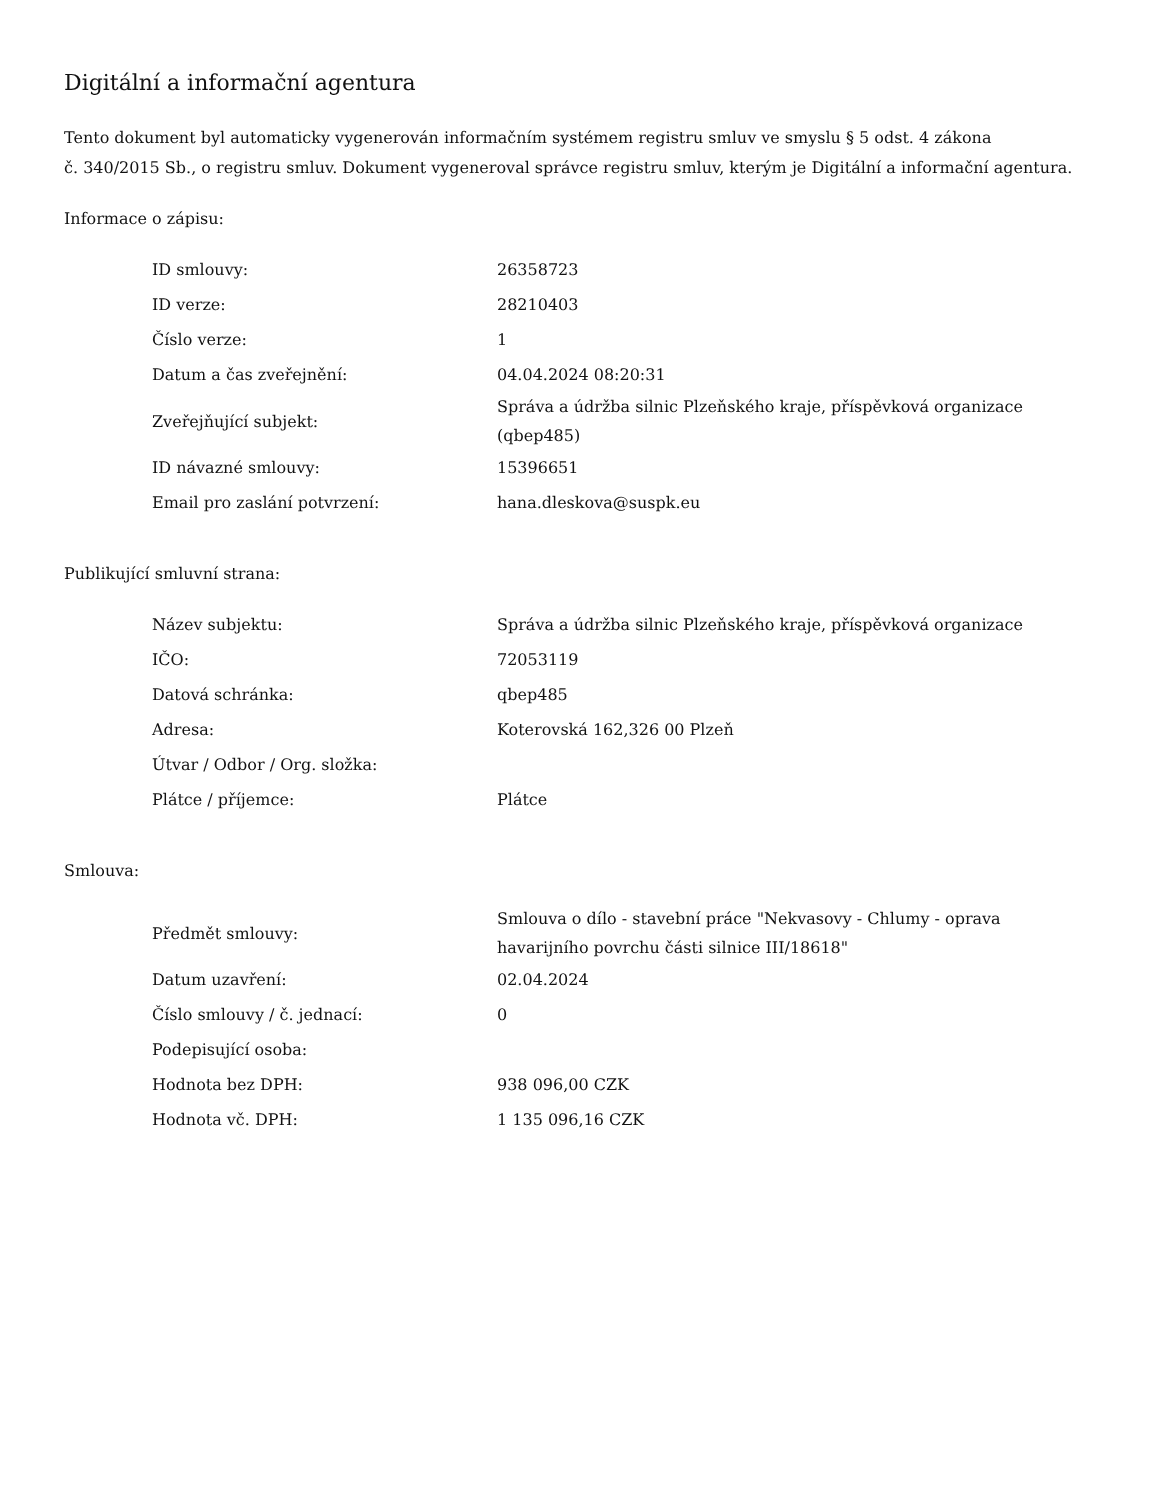Digitální a informační agentura
Tento dokument byl automaticky vygenerován informačním systémem registru smluv ve smyslu § 5 odst. 4 zákona
č. 340/2015 Sb., o registru smluv. Dokument vygeneroval správce registru smluv, kterým je Digitální a informační agentura.
Informace o zápisu:
| ID smlouvy: | 26358723 |
| ID verze: | 28210403 |
| Číslo verze: | 1 |
| Datum a čas zveřejnění: | 04.04.2024 08:20:31 |
| Zveřejňující subjekt: | Správa a údržba silnic Plzeňského kraje, příspěvková organizace (qbep485) |
| ID návazné smlouvy: | 15396651 |
| Email pro zaslání potvrzení: | hana.dleskova@suspk.eu |
Publikující smluvní strana:
| Název subjektu: | Správa a údržba silnic Plzeňského kraje, příspěvková organizace |
| IČO: | 72053119 |
| Datová schránka: | qbep485 |
| Adresa: | Koterovská 162,326 00 Plzeň |
| Útvar / Odbor / Org. složka: | |
| Plátce / příjemce: | Plátce |
Smlouva:
| Předmět smlouvy: | Smlouva o dílo - stavební práce "Nekvasovy - Chlumy - oprava havarijního povrchu části silnice III/18618" |
| Datum uzavření: | 02.04.2024 |
| Číslo smlouvy / č. jednací: | 0 |
| Podepisující osoba: | |
| Hodnota bez DPH: | 938 096,00 CZK |
| Hodnota vč. DPH: | 1 135 096,16 CZK |